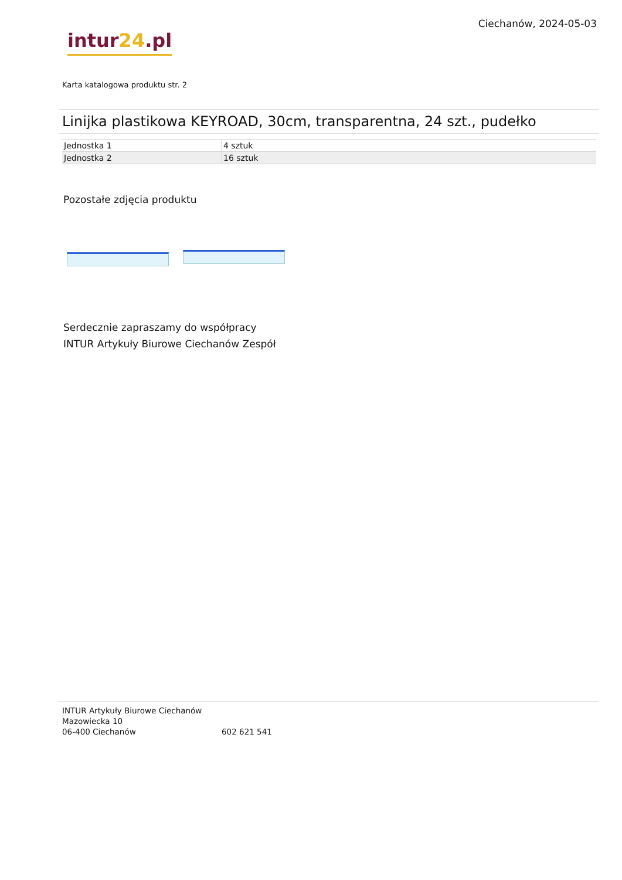intur24.pl
Ciechanów, 2024-05-03
Karta katalogowa produktu str. 2
Linijka plastikowa KEYROAD, 30cm, transparentna, 24 szt., pudełko
| Jednostka 1 | 4 sztuk |
| Jednostka 2 | 16 sztuk |
Pozostałe zdjęcia produktu
Serdecznie zapraszamy do współpracy
INTUR Artykuły Biurowe Ciechanów Zespół
INTUR Artykuły Biurowe Ciechanów
Mazowiecka 10
06-400 Ciechanów
602 621 541